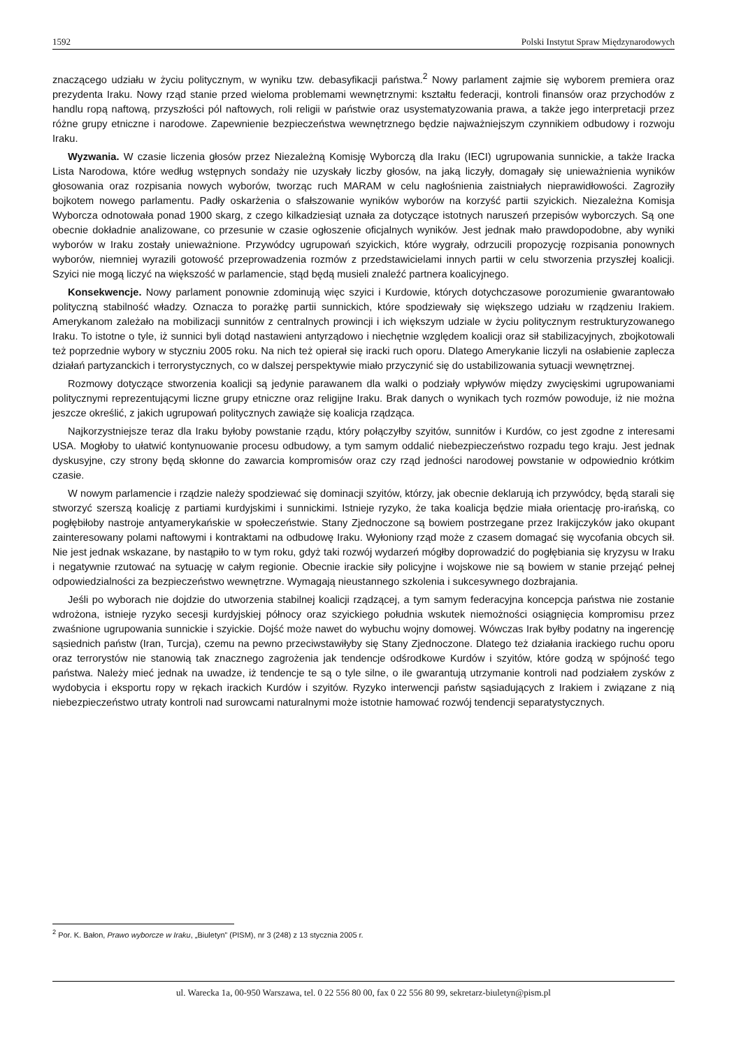1592 Polski Instytut Spraw Międzynarodowych
znaczącego udziału w życiu politycznym, w wyniku tzw. debasyfikacji państwa.<sup>2</sup> Nowy parlament zajmie się wyborem premiera oraz prezydenta Iraku. Nowy rząd stanie przed wieloma problemami wewnętrznymi: kształtu federacji, kontroli finansów oraz przychodów z handlu ropą naftową, przyszłości pól naftowych, roli religii w państwie oraz usystematyzowania prawa, a także jego interpretacji przez różne grupy etniczne i narodowe. Zapewnienie bezpieczeństwa wewnętrznego będzie najważniejszym czynnikiem odbudowy i rozwoju Iraku.
Wyzwania. W czasie liczenia głosów przez Niezależną Komisję Wyborczą dla Iraku (IECI) ugrupowania sunnickie, a także Iracka Lista Narodowa, które według wstępnych sondaży nie uzyskały liczby głosów, na jaką liczyły, domagały się unieważnienia wyników głosowania oraz rozpisania nowych wyborów, tworząc ruch MARAM w celu nagłośnienia zaistniałych nieprawidłowości. Zagroziły bojkotem nowego parlamentu. Padły oskarżenia o sfałszowanie wyników wyborów na korzyść partii szyickich. Niezależna Komisja Wyborcza odnotowała ponad 1900 skarg, z czego kilkadziesiąt uznała za dotyczące istotnych naruszeń przepisów wyborczych. Są one obecnie dokładnie analizowane, co przesunie w czasie ogłoszenie oficjalnych wyników. Jest jednak mało prawdopodobne, aby wyniki wyborów w Iraku zostały unieważnione. Przywódcy ugrupowań szyickich, które wygrały, odrzucili propozycję rozpisania ponownych wyborów, niemniej wyrazili gotowość przeprowadzenia rozmów z przedstawicielami innych partii w celu stworzenia przyszłej koalicji. Szyici nie mogą liczyć na większość w parlamencie, stąd będą musieli znaleźć partnera koalicyjnego.
Konsekwencje. Nowy parlament ponownie zdominują więc szyici i Kurdowie, których dotychczasowe porozumienie gwarantowało polityczną stabilność władzy. Oznacza to porażkę partii sunnickich, które spodziewały się większego udziału w rządzeniu Irakiem. Amerykanom zależało na mobilizacji sunnitów z centralnych prowincji i ich większym udziale w życiu politycznym restrukturyzowanego Iraku. To istotne o tyle, iż sunnici byli dotąd nastawieni antyrządowo i niechętnie względem koalicji oraz sił stabilizacyjnych, zbojkotowali też poprzednie wybory w styczniu 2005 roku. Na nich też opierał się iracki ruch oporu. Dlatego Amerykanie liczyli na osłabienie zaplecza działań partyzanckich i terrorystycznych, co w dalszej perspektywie miało przyczynić się do ustabilizowania sytuacji wewnętrznej.
Rozmowy dotyczące stworzenia koalicji są jedynie parawanem dla walki o podziały wpływów między zwycięskimi ugrupowaniami politycznymi reprezentującymi liczne grupy etniczne oraz religijne Iraku. Brak danych o wynikach tych rozmów powoduje, iż nie można jeszcze określić, z jakich ugrupowań politycznych zawiąże się koalicja rządząca.
Najkorzystniejsze teraz dla Iraku byłoby powstanie rządu, który połączyłby szyitów, sunnitów i Kurdów, co jest zgodne z interesami USA. Mogłoby to ułatwić kontynuowanie procesu odbudowy, a tym samym oddalić niebezpieczeństwo rozpadu tego kraju. Jest jednak dyskusyjne, czy strony będą skłonne do zawarcia kompromisów oraz czy rząd jedności narodowej powstanie w odpowiednio krótkim czasie.
W nowym parlamencie i rządzie należy spodziewać się dominacji szyitów, którzy, jak obecnie deklarują ich przywódcy, będą starali się stworzyć szerszą koalicję z partiami kurdyjskimi i sunnickimi. Istnieje ryzyko, że taka koalicja będzie miała orientację pro-irańską, co pogłębiłoby nastroje antyamerykańskie w społeczeństwie. Stany Zjednoczone są bowiem postrzegane przez Irakijczyków jako okupant zainteresowany polami naftowymi i kontraktami na odbudowę Iraku. Wyłoniony rząd może z czasem domagać się wycofania obcych sił. Nie jest jednak wskazane, by nastąpiło to w tym roku, gdyż taki rozwój wydarzeń mógłby doprowadzić do pogłębiania się kryzysu w Iraku i negatywnie rzutować na sytuację w całym regionie. Obecnie irackie siły policyjne i wojskowe nie są bowiem w stanie przejąć pełnej odpowiedzialności za bezpieczeństwo wewnętrzne. Wymagają nieustannego szkolenia i sukcesywnego dozbrajania.
Jeśli po wyborach nie dojdzie do utworzenia stabilnej koalicji rządzącej, a tym samym federacyjna koncepcja państwa nie zostanie wdrożona, istnieje ryzyko secesji kurdyjskiej północy oraz szyickiego południa wskutek niemożności osiągnięcia kompromisu przez zwaśnione ugrupowania sunnickie i szyickie. Dojść może nawet do wybuchu wojny domowej. Wówczas Irak byłby podatny na ingerencję sąsiednich państw (Iran, Turcja), czemu na pewno przeciwstawiłyby się Stany Zjednoczone. Dlatego też działania irackiego ruchu oporu oraz terrorystów nie stanowią tak znacznego zagrożenia jak tendencje odśrodkowe Kurdów i szyitów, które godzą w spójność tego państwa. Należy mieć jednak na uwadze, iż tendencje te są o tyle silne, o ile gwarantują utrzymanie kontroli nad podziałem zysków z wydobycia i eksportu ropy w rękach irackich Kurdów i szyitów. Ryzyko interwencji państw sąsiadujących z Irakiem i związane z nią niebezpieczeństwo utraty kontroli nad surowcami naturalnymi może istotnie hamować rozwój tendencji separatystycznych.
<sup>2</sup> Por. K. Bałon, Prawo wyborcze w Iraku, „Biuletyn” (PISM), nr 3 (248) z 13 stycznia 2005 r.
ul. Warecka 1a, 00-950 Warszawa, tel. 0 22 556 80 00, fax 0 22 556 80 99, sekretarz-biuletyn@pism.pl